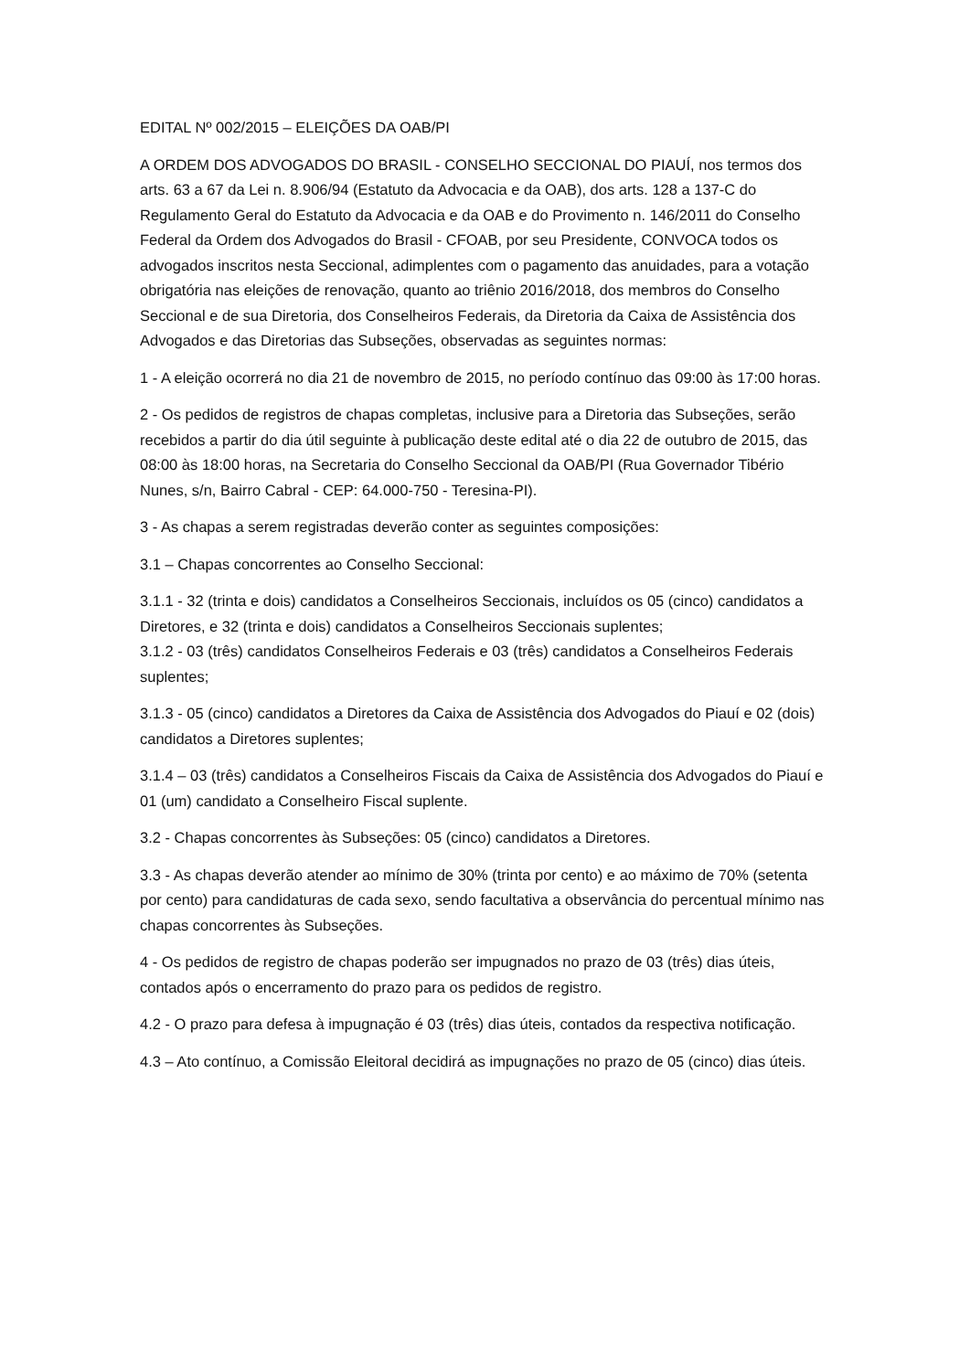EDITAL Nº 002/2015 – ELEIÇÕES DA OAB/PI
A ORDEM DOS ADVOGADOS DO BRASIL - CONSELHO SECCIONAL DO PIAUÍ, nos termos dos arts. 63 a 67 da Lei n. 8.906/94 (Estatuto da Advocacia e da OAB), dos arts. 128 a 137-C do Regulamento Geral do Estatuto da Advocacia e da OAB e do Provimento n. 146/2011 do Conselho Federal da Ordem dos Advogados do Brasil - CFOAB, por seu Presidente, CONVOCA todos os advogados inscritos nesta Seccional, adimplentes com o pagamento das anuidades, para a votação obrigatória nas eleições de renovação, quanto ao triênio 2016/2018, dos membros do Conselho Seccional e de sua Diretoria, dos Conselheiros Federais, da Diretoria da Caixa de Assistência dos Advogados e das Diretorias das Subseções, observadas as seguintes normas:
1 - A eleição ocorrerá no dia 21 de novembro de 2015, no período contínuo das 09:00 às 17:00 horas.
2 - Os pedidos de registros de chapas completas, inclusive para a Diretoria das Subseções, serão recebidos a partir do dia útil seguinte à publicação deste edital até o dia 22 de outubro de 2015, das 08:00 às 18:00 horas, na Secretaria do Conselho Seccional da OAB/PI (Rua Governador Tibério Nunes, s/n, Bairro Cabral - CEP: 64.000-750 - Teresina-PI).
3 - As chapas a serem registradas deverão conter as seguintes composições:
3.1 – Chapas concorrentes ao Conselho Seccional:
3.1.1 - 32 (trinta e dois) candidatos a Conselheiros Seccionais, incluídos os 05 (cinco) candidatos a Diretores, e 32 (trinta e dois) candidatos a Conselheiros Seccionais suplentes;
3.1.2 - 03 (três) candidatos Conselheiros Federais e 03 (três) candidatos a Conselheiros Federais suplentes;
3.1.3 - 05 (cinco) candidatos a Diretores da Caixa de Assistência dos Advogados do Piauí e 02 (dois) candidatos a Diretores suplentes;
3.1.4 – 03 (três) candidatos a Conselheiros Fiscais da Caixa de Assistência dos Advogados do Piauí e 01 (um) candidato a Conselheiro Fiscal suplente.
3.2 - Chapas concorrentes às Subseções: 05 (cinco) candidatos a Diretores.
3.3 - As chapas deverão atender ao mínimo de 30% (trinta por cento) e ao máximo de 70% (setenta por cento) para candidaturas de cada sexo, sendo facultativa a observância do percentual mínimo nas chapas concorrentes às Subseções.
4 - Os pedidos de registro de chapas poderão ser impugnados no prazo de 03 (três) dias úteis, contados após o encerramento do prazo para os pedidos de registro.
4.2 - O prazo para defesa à impugnação é 03 (três) dias úteis, contados da respectiva notificação.
4.3 – Ato contínuo, a Comissão Eleitoral decidirá as impugnações no prazo de 05 (cinco) dias úteis.